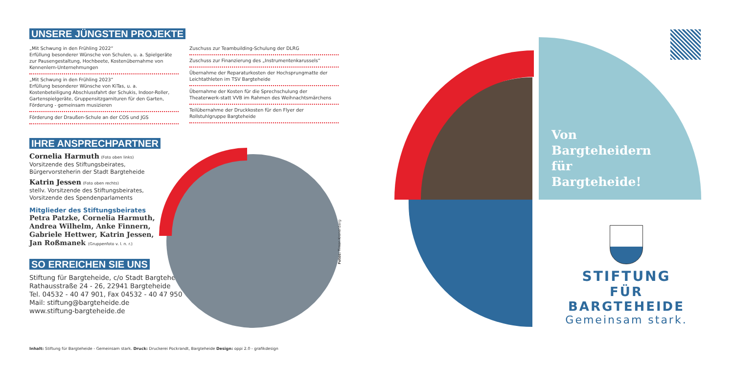UNSERE JÜNGSTEN PROJEKTE
„Mit Schwung in den Frühling 2022“
Erfüllung besonderer Wünsche von Schulen, u. a. Spielgeräte zur Pausengestaltung, Hochbeete, Kostenübernahme von Kennenlern-Unternehmungen
„Mit Schwung in den Frühling 2023“
Erfüllung besonderer Wünsche von KiTas, u. a. Kostenbeteiligung Abschlussfahrt der Schukis, Indoor-Roller, Gartenspielgeräte, Gruppensitzgarnituren für den Garten, Förderung - gemeinsam musizieren
Förderung der Draußen-Schule an der COS und JGS
Zuschuss zur Teambuilding-Schulung der DLRG
Zuschuss zur Finanzierung des „Instrumentenkarussels“
Übernahme der Reparaturkosten der Hochsprungmatte der Leichtathleten im TSV Bargteheide
Übernahme der Kosten für die Sprechschulung der Theaterwerk-statt VVB im Rahmen des Weihnachtsmärchens
Teilübernahme der Druckkosten für den Flyer der Rollstuhlgruppe Bargteheide
IHRE ANSPRECHPARTNER
Cornelia Harmuth (Foto oben links)
Vorsitzende des Stiftungsbeirates,
Bürgervorsteherin der Stadt Bargteheide
Katrin Jessen (Foto oben rechts)
stellv. Vorsitzende des Stiftungsbeirates,
Vorsitzende des Spendenparlaments
Mitglieder des Stiftungsbeirates
Petra Patzke, Cornelia Harmuth,
Andrea Wilhelm, Anke Finnern,
Gabriele Hettwer, Katrin Jessen,
Jan Roßmanek (Gruppenfoto v. l. n. r.)
SO ERREICHEN SIE UNS
Stiftung für Bargteheide, c/o Stadt Bargteheide
Rathausstraße 24 - 26, 22941 Bargteheide
Tel. 04532 - 40 47 901, Fax 04532 - 40 47 950
Mail: stiftung@bargteheide.de
www.stiftung-bargteheide.de
Fotos: Timon Kronenberg
Inhalt: Stiftung für Bargteheide - Gemeinsam stark. Druck: Druckerei Pockrandt, Bargteheide Design: oppi 2.0 - grafikdesign
Von
Bargteheidern
für
Bargteheide!
STIFTUNG
FÜR BARGTEHEIDE
Gemeinsam stark.